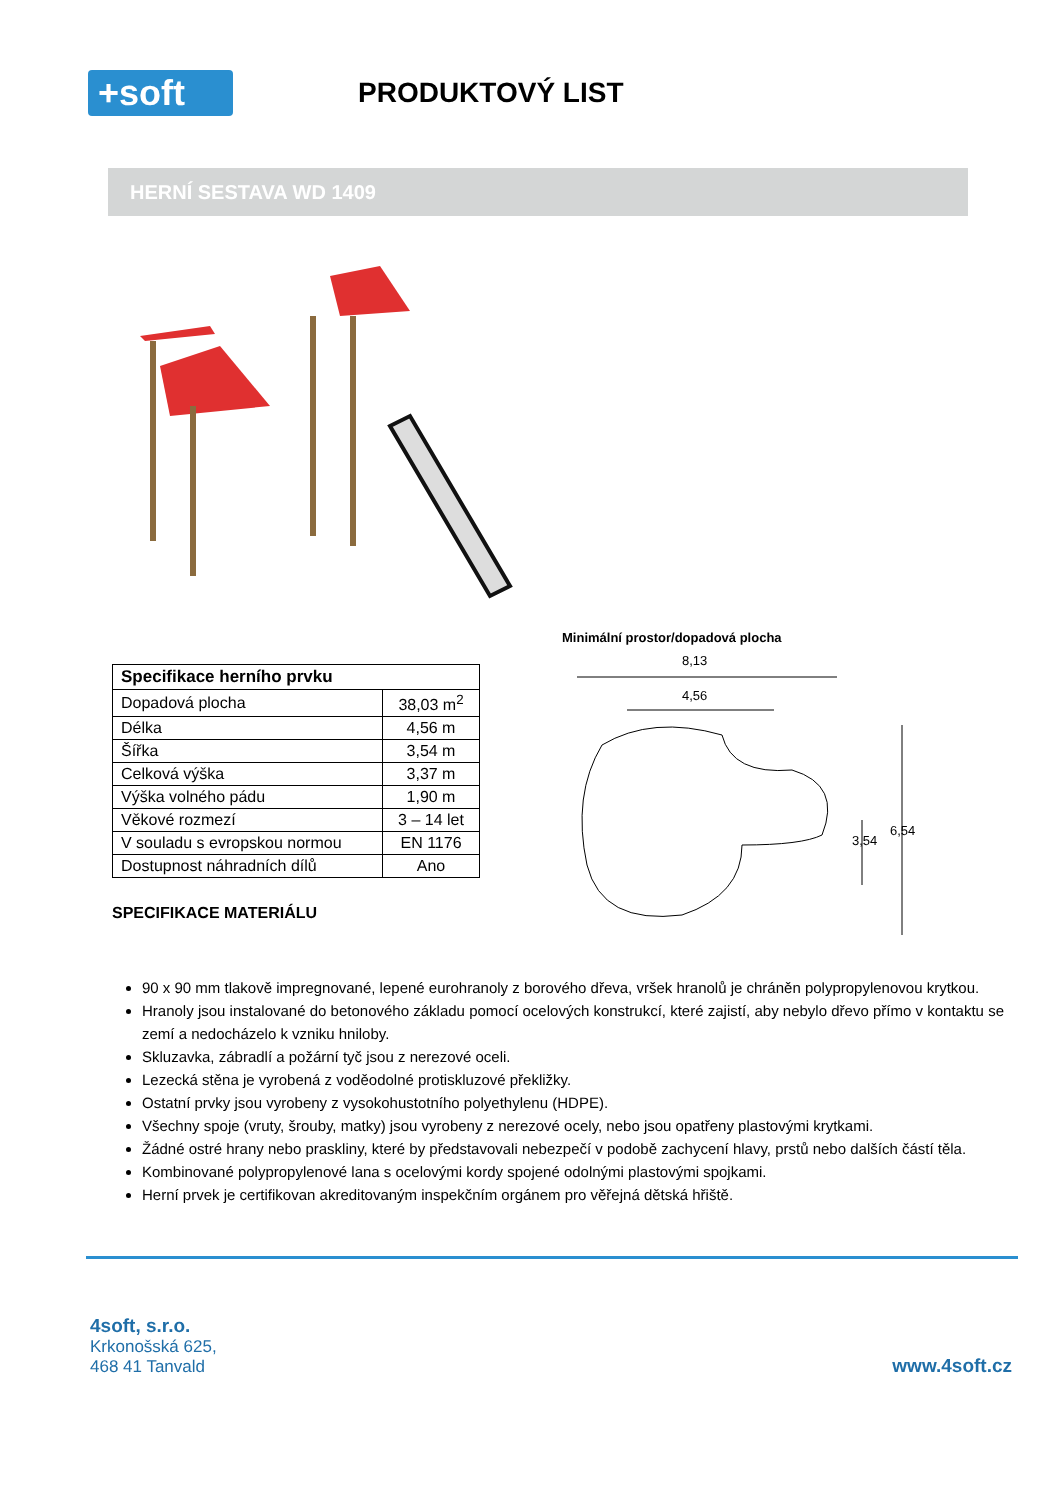+soft
PRODUKTOVÝ LIST
HERNÍ SESTAVA WD 1409
| Specifikace herního prvku | |
| --- | --- |
| Dopadová plocha | 38,03 m<sup>2</sup> |
| Délka | 4,56 m |
| Šířka | 3,54 m |
| Celková výška | 3,37 m |
| Výška volného pádu | 1,90 m |
| Věkové rozmezí | 3 – 14 let |
| V souladu s evropskou normou | EN 1176 |
| Dostupnost náhradních dílů | Ano |
SPECIFIKACE MATERIÁLU
Minimální prostor/dopadová plocha
8,13
4,56
3,54
6,54
90 x 90 mm tlakově impregnované, lepené eurohranoly z borového dřeva, vršek hranolů je chráněn polypropylenovou krytkou.
Hranoly jsou instalované do betonového základu pomocí ocelových konstrukcí, které zajistí, aby nebylo dřevo přímo v kontaktu se zemí a nedocházelo k vzniku hniloby.
Skluzavka, zábradlí a požární tyč jsou z nerezové oceli.
Lezecká stěna je vyrobená z voděodolné protiskluzové překližky.
Ostatní prvky jsou vyrobeny z vysokohustotního polyethylenu (HDPE).
Všechny spoje (vruty, šrouby, matky) jsou vyrobeny z nerezové ocely, nebo jsou opatřeny plastovými krytkami.
Žádné ostré hrany nebo praskliny, které by představovali nebezpečí v podobě zachycení hlavy, prstů nebo dalších částí těla.
Kombinované polypropylenové lana s ocelovými kordy spojené odolnými plastovými spojkami.
Herní prvek je certifikovan akreditovaným inspekčním orgánem pro věřejná dětská hřiště.
4soft, s.r.o.
Krkonošská 625,
468 41 Tanvald
www.4soft.cz